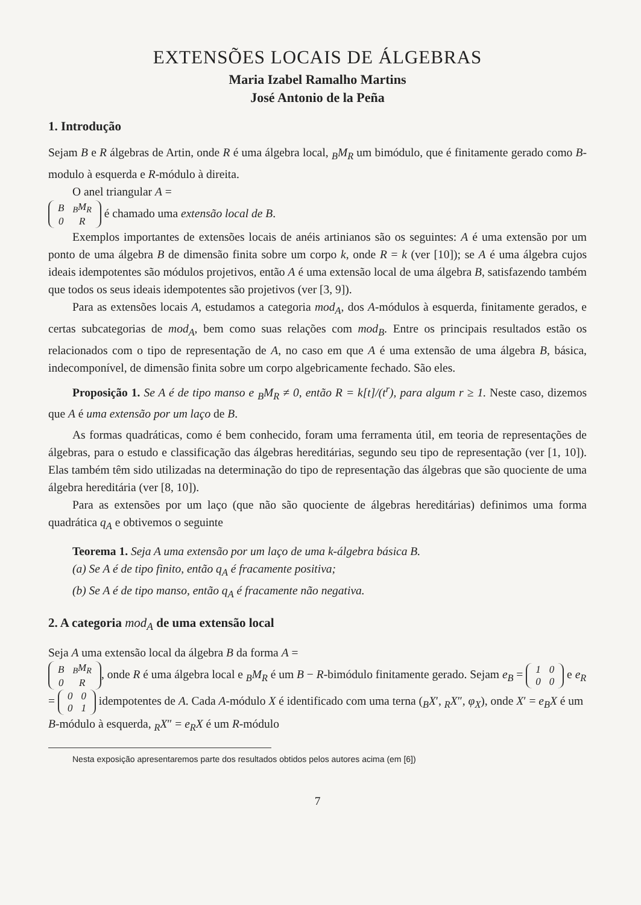EXTENSÕES LOCAIS DE ÁLGEBRAS
Maria Izabel Ramalho Martins
José Antonio de la Peña
1. Introdução
Sejam B e R álgebras de Artin, onde R é uma álgebra local, <sub>B</sub>M<sub>R</sub> um bimódulo, que é finitamente gerado como B-modulo à esquerda e R-módulo à direita.
O anel triangular A =
| B | <sub>B</sub>M<sub>R</sub> |
| 0 | R |
é chamado uma extensão local de B.
Exemplos importantes de extensões locais de anéis artinianos são os seguintes: A é uma extensão por um ponto de uma álgebra B de dimensão finita sobre um corpo k, onde R = k (ver [10]); se A é uma álgebra cujos ideais idempotentes são módulos projetivos, então A é uma extensão local de uma álgebra B, satisfazendo também que todos os seus ideais idempotentes são projetivos (ver [3, 9]).
Para as extensões locais A, estudamos a categoria mod<sub>A</sub>, dos A-módulos à esquerda, finitamente gerados, e certas subcategorias de mod<sub>A</sub>, bem como suas relações com mod<sub>B</sub>. Entre os principais resultados estão os relacionados com o tipo de representação de A, no caso em que A é uma extensão de uma álgebra B, básica, indecomponível, de dimensão finita sobre um corpo algebricamente fechado. São eles.
Proposição 1. Se A é de tipo manso e <sub>B</sub>M<sub>R</sub> ≠ 0, então R = k[t]/(t<sup>r</sup>), para algum r ≥ 1. Neste caso, dizemos que A é uma extensão por um laço de B.
As formas quadráticas, como é bem conhecido, foram uma ferramenta útil, em teoria de representações de álgebras, para o estudo e classificação das álgebras hereditárias, segundo seu tipo de representação (ver [1, 10]). Elas também têm sido utilizadas na determinação do tipo de representação das álgebras que são quociente de uma álgebra hereditária (ver [8, 10]).
Para as extensões por um laço (que não são quociente de álgebras hereditárias) definimos uma forma quadrática q<sub>A</sub> e obtivemos o seguinte
Teorema 1. Seja A uma extensão por um laço de uma k-álgebra básica B.
(a) Se A é de tipo finito, então q<sub>A</sub> é fracamente positiva;
(b) Se A é de tipo manso, então q<sub>A</sub> é fracamente não negativa.
2. A categoria mod<sub>A</sub> de uma extensão local
Seja A uma extensão local da álgebra B da forma A =
| B | <sub>B</sub>M<sub>R</sub> |
| 0 | R |
, onde R é uma álgebra local e <sub>B</sub>M<sub>R</sub> é um B − R-bimódulo finitamente gerado. Sejam e<sub>B</sub> =
| 1 | 0 |
| 0 | 0 |
e e<sub>R</sub> =
| 0 | 0 |
| 0 | 1 |
idempotentes de A. Cada A-módulo X é identificado com uma terna (<sub>B</sub>X′, <sub>R</sub>X″, φ<sub>X</sub>), onde X′ = e<sub>B</sub>X é um B-módulo à esquerda, <sub>R</sub>X″ = e<sub>R</sub>X é um R-módulo
Nesta exposição apresentaremos parte dos resultados obtidos pelos autores acima (em [6])
7